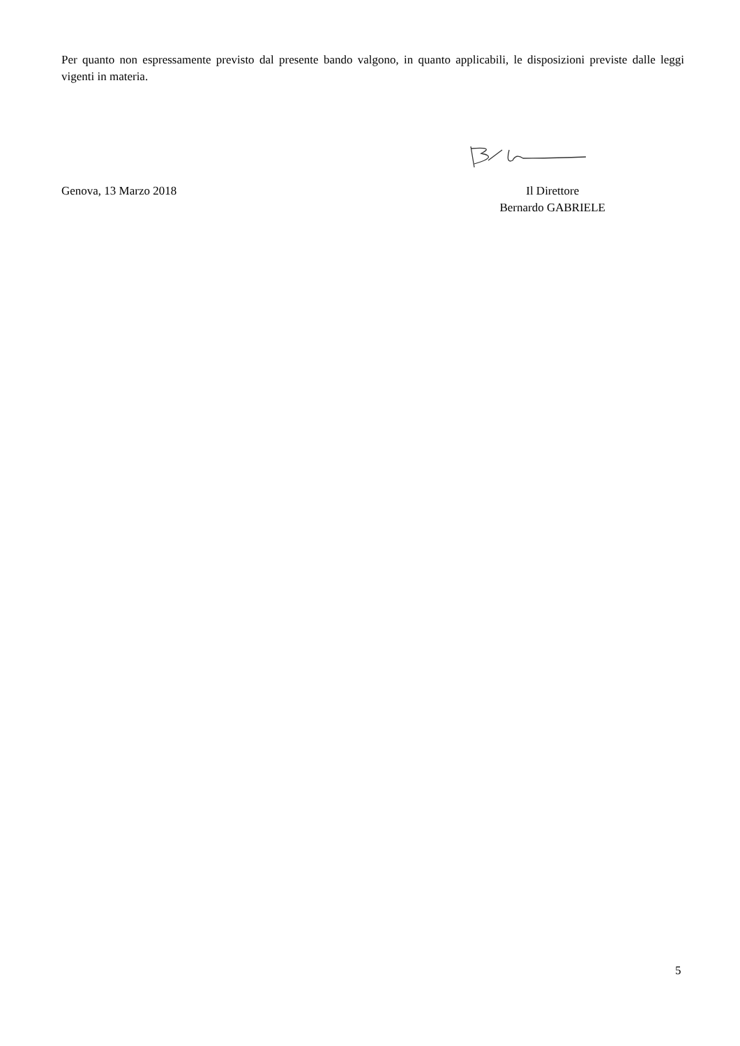Per quanto non espressamente previsto dal presente bando valgono, in quanto applicabili, le disposizioni previste dalle leggi vigenti in materia.
Genova, 13 Marzo 2018 Il Direttore
Bernardo GABRIELE
5